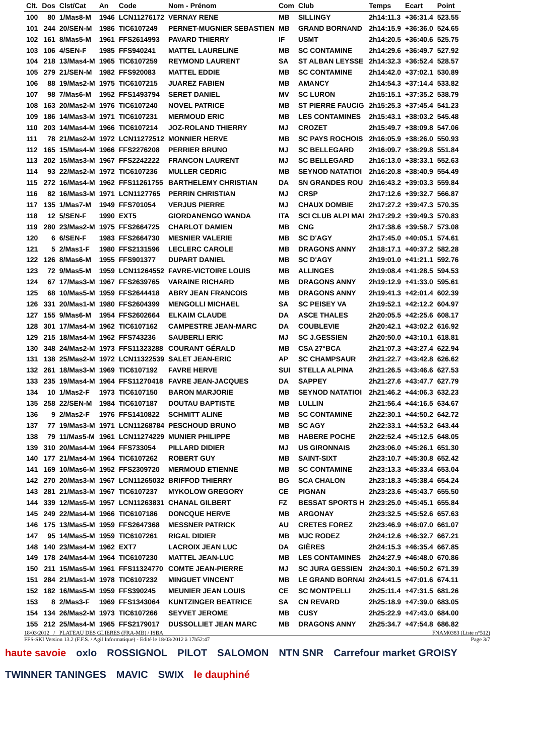| Clt. | Dos | Clst/Cat | An | Code | Nom - Prénom | Com | Club | Temps | Ecart | Point |
| --- | --- | --- | --- | --- | --- | --- | --- | --- | --- | --- |
| 100 | 80 | 1/Mas8-M | 1946 | LCN11276172 | VERNAY RENE | MB | SILLINGY | 2h14:11.3 | +36:31.4 | 523.55 |
| 101 | 244 | 20/SEN-M | 1986 | TIC6107249 | PERNET-MUGNIER SEBASTIEN | MB | GRAND BORNAND | 2h14:15.9 | +36:36.0 | 524.65 |
| 102 | 161 | 8/Mas5-M | 1961 | FFS2614993 | PAVARD THIERRY | IF | USMT | 2h14:20.5 | +36:40.6 | 525.75 |
| 103 | 106 | 4/SEN-F | 1985 | FFS940241 | MATTEL LAURELINE | MB | SC CONTAMINE | 2h14:29.6 | +36:49.7 | 527.92 |
| 104 | 218 | 13/Mas4-M | 1965 | TIC6107259 | REYMOND LAURENT | SA | ST ALBAN LEYSSE | 2h14:32.3 | +36:52.4 | 528.57 |
| 105 | 279 | 21/SEN-M | 1982 | FFS920083 | MATTEL EDDIE | MB | SC CONTAMINE | 2h14:42.0 | +37:02.1 | 530.89 |
| 106 | 88 | 19/Mas2-M | 1975 | TIC6107215 | JUAREZ FABIEN | MB | AMANCY | 2h14:54.3 | +37:14.4 | 533.82 |
| 107 | 98 | 7/Mas6-M | 1952 | FFS1493794 | SERET DANIEL | MV | SC LURON | 2h15:15.1 | +37:35.2 | 538.79 |
| 108 | 163 | 20/Mas2-M | 1976 | TIC6107240 | NOVEL PATRICE | MB | ST PIERRE FAUCIG | 2h15:25.3 | +37:45.4 | 541.23 |
| 109 | 186 | 14/Mas3-M | 1971 | TIC6107231 | MERMOUD ERIC | MB | LES CONTAMINES | 2h15:43.1 | +38:03.2 | 545.48 |
| 110 | 203 | 14/Mas4-M | 1966 | TIC6107214 | JOZ-ROLAND THIERRY | MJ | CROZET | 2h15:49.7 | +38:09.8 | 547.06 |
| 111 | 78 | 21/Mas2-M | 1972 | LCN11272512 | MONNIER HERVE | MB | SC PAYS ROCHOIS | 2h16:05.9 | +38:26.0 | 550.93 |
| 112 | 165 | 15/Mas4-M | 1966 | FFS2276208 | PERRIER BRUNO | MJ | SC BELLEGARD | 2h16:09.7 | +38:29.8 | 551.84 |
| 113 | 202 | 15/Mas3-M | 1967 | FFS2242222 | FRANCON LAURENT | MJ | SC BELLEGARD | 2h16:13.0 | +38:33.1 | 552.63 |
| 114 | 93 | 22/Mas2-M | 1972 | TIC6107236 | MULLER CEDRIC | MB | SEYNOD NATATIOI | 2h16:20.8 | +38:40.9 | 554.49 |
| 115 | 272 | 16/Mas4-M | 1962 | FFS11261755 | BARTHELEMY CHRISTIAN | DA | SN GRANDES ROU | 2h16:43.2 | +39:03.3 | 559.84 |
| 116 | 82 | 16/Mas3-M | 1971 | LCN1127765 | PERRIN CHRISTIAN | MJ | CRSP | 2h17:12.6 | +39:32.7 | 566.87 |
| 117 | 135 | 1/Mas7-M | 1949 | FFS701054 | VERJUS PIERRE | MJ | CHAUX DOMBIE | 2h17:27.2 | +39:47.3 | 570.35 |
| 118 | 12 | 5/SEN-F | 1990 | EXT5 | GIORDANENGO WANDA | ITA | SCI CLUB ALPI MAI | 2h17:29.2 | +39:49.3 | 570.83 |
| 119 | 280 | 23/Mas2-M | 1975 | FFS2664725 | CHARLOT DAMIEN | MB | CNG | 2h17:38.6 | +39:58.7 | 573.08 |
| 120 | 6 | 6/SEN-F | 1983 | FFS2664730 | MESNIER VALERIE | MB | SC D'AGY | 2h17:45.0 | +40:05.1 | 574.61 |
| 121 | 5 | 2/Mas1-F | 1980 | FFS2131596 | LECLERC CAROLE | MB | DRAGONS ANNY | 2h18:17.1 | +40:37.2 | 582.28 |
| 122 | 126 | 8/Mas6-M | 1955 | FFS901377 | DUPART DANIEL | MB | SC D'AGY | 2h19:01.0 | +41:21.1 | 592.76 |
| 123 | 72 | 9/Mas5-M | 1959 | LCN11264552 | FAVRE-VICTOIRE LOUIS | MB | ALLINGES | 2h19:08.4 | +41:28.5 | 594.53 |
| 124 | 67 | 17/Mas3-M | 1967 | FFS2639765 | VARAINE RICHARD | MB | DRAGONS ANNY | 2h19:12.9 | +41:33.0 | 595.61 |
| 125 | 68 | 10/Mas5-M | 1959 | FFS2644418 | ABRY JEAN FRANCOIS | MB | DRAGONS ANNY | 2h19:41.3 | +42:01.4 | 602.39 |
| 126 | 331 | 20/Mas1-M | 1980 | FFS2604399 | MENGOLLI MICHAEL | SA | SC PEISEY VA | 2h19:52.1 | +42:12.2 | 604.97 |
| 127 | 155 | 9/Mas6-M | 1954 | FFS2602664 | ELKAIM CLAUDE | DA | ASCE THALES | 2h20:05.5 | +42:25.6 | 608.17 |
| 128 | 301 | 17/Mas4-M | 1962 | TIC6107162 | CAMPESTRE JEAN-MARC | DA | COUBLEVIE | 2h20:42.1 | +43:02.2 | 616.92 |
| 129 | 215 | 18/Mas4-M | 1962 | FFS743236 | SAUBERLI ERIC | MJ | SC J.GESSIEN | 2h20:50.0 | +43:10.1 | 618.81 |
| 130 | 348 | 24/Mas2-M | 1973 | FFS11323288 | COURANT GÉRALD | MB | CSA 27°BCA | 2h21:07.3 | +43:27.4 | 622.94 |
| 131 | 138 | 25/Mas2-M | 1972 | LCN11322539 | SALET JEAN-ERIC | AP | SC CHAMPSAUR | 2h21:22.7 | +43:42.8 | 626.62 |
| 132 | 261 | 18/Mas3-M | 1969 | TIC6107192 | FAVRE HERVE | SUI | STELLA ALPINA | 2h21:26.5 | +43:46.6 | 627.53 |
| 133 | 235 | 19/Mas4-M | 1964 | FFS11270418 | FAVRE JEAN-JACQUES | DA | SAPPEY | 2h21:27.6 | +43:47.7 | 627.79 |
| 134 | 10 | 1/Mas2-F | 1973 | TIC6107150 | BARON MARJORIE | MB | SEYNOD NATATIOI | 2h21:46.2 | +44:06.3 | 632.23 |
| 135 | 258 | 22/SEN-M | 1984 | TIC6107187 | DOUTAU BAPTISTE | MB | LULLIN | 2h21:56.4 | +44:16.5 | 634.67 |
| 136 | 9 | 2/Mas2-F | 1976 | FFS1410822 | SCHMITT ALINE | MB | SC CONTAMINE | 2h22:30.1 | +44:50.2 | 642.72 |
| 137 | 77 | 19/Mas3-M | 1971 | LCN11268784 | PESCHOUD BRUNO | MB | SC AGY | 2h22:33.1 | +44:53.2 | 643.44 |
| 138 | 79 | 11/Mas5-M | 1961 | LCN11274229 | MUNIER PHILIPPE | MB | HABERE POCHE | 2h22:52.4 | +45:12.5 | 648.05 |
| 139 | 310 | 20/Mas4-M | 1964 | FFS733054 | PILLARD DIDIER | MJ | US GIRONNAIS | 2h23:06.0 | +45:26.1 | 651.30 |
| 140 | 177 | 21/Mas4-M | 1964 | TIC6107262 | ROBERT GUY | MB | SAINT-SIXT | 2h23:10.7 | +45:30.8 | 652.42 |
| 141 | 169 | 10/Mas6-M | 1952 | FFS2309720 | MERMOUD ETIENNE | MB | SC CONTAMINE | 2h23:13.3 | +45:33.4 | 653.04 |
| 142 | 270 | 20/Mas3-M | 1967 | LCN11265032 | BRIFFOD THIERRY | BG | SCA CHALON | 2h23:18.3 | +45:38.4 | 654.24 |
| 143 | 281 | 21/Mas3-M | 1967 | TIC6107237 | MYKOLOW GREGORY | CE | PIGNAN | 2h23:23.6 | +45:43.7 | 655.50 |
| 144 | 339 | 12/Mas5-M | 1957 | LCN11263831 | CHANAL GILBERT | FZ | BESSAT SPORTS H | 2h23:25.0 | +45:45.1 | 655.84 |
| 145 | 249 | 22/Mas4-M | 1966 | TIC6107186 | DONCQUE HERVE | MB | ARGONAY | 2h23:32.5 | +45:52.6 | 657.63 |
| 146 | 175 | 13/Mas5-M | 1959 | FFS2647368 | MESSNER PATRICK | AU | CRETES FOREZ | 2h23:46.9 | +46:07.0 | 661.07 |
| 147 | 95 | 14/Mas5-M | 1959 | TIC6107261 | RIGAL DIDIER | MB | MJC RODEZ | 2h24:12.6 | +46:32.7 | 667.21 |
| 148 | 140 | 23/Mas4-M | 1962 | EXT7 | LACROIX JEAN LUC | DA | GIÈRES | 2h24:15.3 | +46:35.4 | 667.85 |
| 149 | 178 | 24/Mas4-M | 1964 | TIC6107230 | MATTEL JEAN-LUC | MB | LES CONTAMINES | 2h24:27.9 | +46:48.0 | 670.86 |
| 150 | 211 | 15/Mas5-M | 1961 | FFS11324770 | COMTE JEAN-PIERRE | MJ | SC JURA GESSIEN | 2h24:30.1 | +46:50.2 | 671.39 |
| 151 | 284 | 21/Mas1-M | 1978 | TIC6107232 | MINGUET VINCENT | MB | LE GRAND BORNAI | 2h24:41.5 | +47:01.6 | 674.11 |
| 152 | 182 | 16/Mas5-M | 1959 | FFS390245 | MEUNIER JEAN LOUIS | CE | SC MONTPELLI | 2h25:11.4 | +47:31.5 | 681.26 |
| 153 | 8 | 2/Mas3-F | 1969 | FFS1343064 | KUNTZINGER BEATRICE | SA | CN REVARD | 2h25:18.9 | +47:39.0 | 683.05 |
| 154 | 134 | 26/Mas2-M | 1973 | TIC6107266 | SEYVET JEROME | MB | CUSY | 2h25:22.9 | +47:43.0 | 684.00 |
| 155 | 212 | 25/Mas4-M | 1965 | FFS2179017 | DUSSOLLIET JEAN MARC | MB | DRAGONS ANNY | 2h25:34.7 | +47:54.8 | 686.82 |
18/03/2012 / PLATEAU DES GLIERES (FRA-MB) / ISBA FNAM0383 (Liste n°512)
FFS-SKI Version 13.2 (F.F.S. / Agil Informatique) - Edité le 18/03/2012 à 17h52:47 Page 3/7
haute savoie oxlo ROSSIGNOL PILOT SALOMON NTN SNR Carrefour market GROISY TWINNER TANINGES MAVIC SWIX le dauphiné